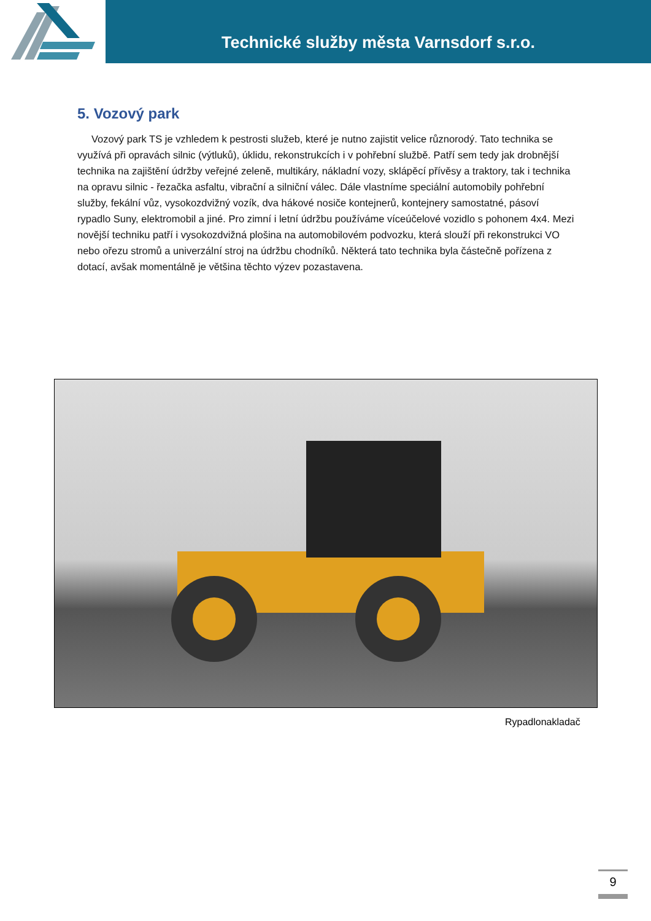Technické služby města Varnsdorf s.r.o.
5. Vozový park
Vozový park TS je vzhledem k pestrosti služeb, které je nutno zajistit velice různorodý. Tato technika se využívá při opravách silnic (výtluků), úklidu, rekonstrukcích i v pohřební službě. Patří sem tedy jak drobnější technika na zajištění údržby veřejné zeleně, multikáry, nákladní vozy, sklápěcí přívěsy a traktory, tak i technika na opravu silnic - řezačka asfaltu, vibrační a silniční válec. Dále vlastníme speciální automobily pohřební služby, fekální vůz, vysokozdvižný vozík, dva hákové nosiče kontejnerů, kontejnery samostatné, pásoví rypadlo Suny, elektromobil a jiné. Pro zimní i letní údržbu používáme víceúčelové vozidlo s pohonem 4x4. Mezi novější techniku patří i vysokozdvižná plošina na automobilovém podvozku, která slouží při rekonstrukci VO nebo ořezu stromů a univerzální stroj na údržbu chodníků. Některá tato technika byla částečně pořízena z dotací, avšak momentálně je většina těchto výzev pozastavena.
Rypadlonakladač
9